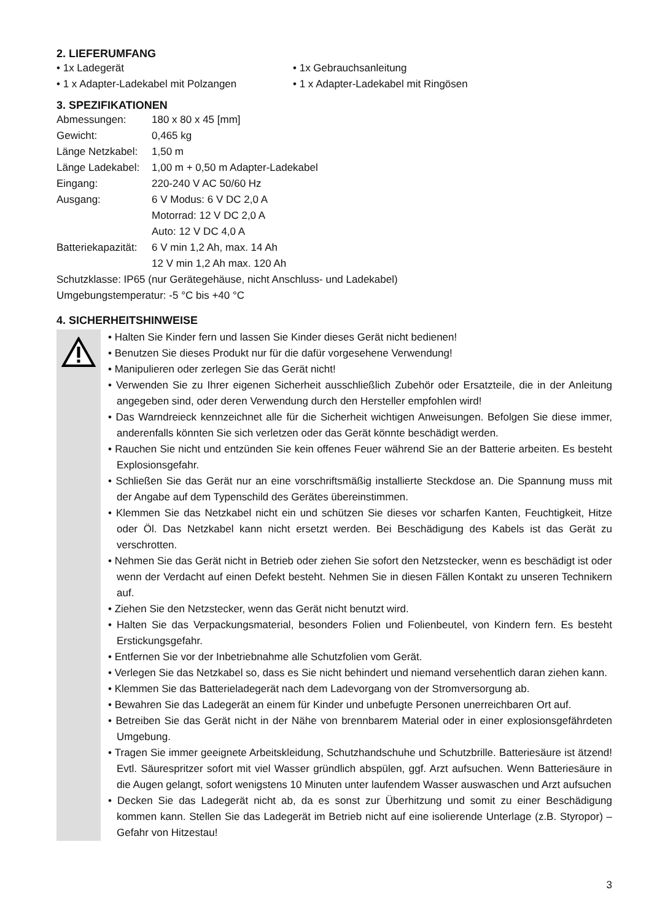2. LIEFERUMFANG
• 1x Ladegerät
• 1x Gebrauchsanleitung
• 1 x Adapter-Ladekabel mit Polzangen
• 1 x Adapter-Ladekabel mit Ringösen
3. SPEZIFIKATIONEN
| Abmessungen: | 180 x 80 x 45 [mm] |
| Gewicht: | 0,465 kg |
| Länge Netzkabel: | 1,50 m |
| Länge Ladekabel: | 1,00 m + 0,50 m Adapter-Ladekabel |
| Eingang: | 220-240 V AC 50/60 Hz |
| Ausgang: | 6 V Modus: 6 V DC 2,0 A |
| | Motorrad: 12 V DC 2,0 A |
| | Auto: 12 V DC 4,0 A |
| Batteriekapazität: | 6 V min 1,2 Ah, max. 14 Ah |
| | 12 V min 1,2 Ah max. 120 Ah |
Schutzklasse: IP65 (nur Gerätegehäuse, nicht Anschluss- und Ladekabel)
Umgebungstemperatur: -5 °C bis +40 °C
4. SICHERHEITSHINWEISE
• Halten Sie Kinder fern und lassen Sie Kinder dieses Gerät nicht bedienen!
• Benutzen Sie dieses Produkt nur für die dafür vorgesehene Verwendung!
• Manipulieren oder zerlegen Sie das Gerät nicht!
• Verwenden Sie zu Ihrer eigenen Sicherheit ausschließlich Zubehör oder Ersatzteile, die in der Anleitung angegeben sind, oder deren Verwendung durch den Hersteller empfohlen wird!
• Das Warndreieck kennzeichnet alle für die Sicherheit wichtigen Anweisungen. Befolgen Sie diese immer, anderenfalls könnten Sie sich verletzen oder das Gerät könnte beschädigt werden.
• Rauchen Sie nicht und entzünden Sie kein offenes Feuer während Sie an der Batterie arbeiten. Es besteht Explosionsgefahr.
• Schließen Sie das Gerät nur an eine vorschriftsmäßig installierte Steckdose an. Die Spannung muss mit der Angabe auf dem Typenschild des Gerätes übereinstimmen.
• Klemmen Sie das Netzkabel nicht ein und schützen Sie dieses vor scharfen Kanten, Feuchtigkeit, Hitze oder Öl. Das Netzkabel kann nicht ersetzt werden. Bei Beschädigung des Kabels ist das Gerät zu verschrotten.
• Nehmen Sie das Gerät nicht in Betrieb oder ziehen Sie sofort den Netzstecker, wenn es beschädigt ist oder wenn der Verdacht auf einen Defekt besteht. Nehmen Sie in diesen Fällen Kontakt zu unseren Technikern auf.
• Ziehen Sie den Netzstecker, wenn das Gerät nicht benutzt wird.
• Halten Sie das Verpackungsmaterial, besonders Folien und Folienbeutel, von Kindern fern. Es besteht Erstickungsgefahr.
• Entfernen Sie vor der Inbetriebnahme alle Schutzfolien vom Gerät.
• Verlegen Sie das Netzkabel so, dass es Sie nicht behindert und niemand versehentlich daran ziehen kann.
• Klemmen Sie das Batterieladegerät nach dem Ladevorgang von der Stromversorgung ab.
• Bewahren Sie das Ladegerät an einem für Kinder und unbefugte Personen unerreichbaren Ort auf.
• Betreiben Sie das Gerät nicht in der Nähe von brennbarem Material oder in einer explosionsgefährdeten Umgebung.
• Tragen Sie immer geeignete Arbeitskleidung, Schutzhandschuhe und Schutzbrille. Batteriesäure ist ätzend! Evtl. Säurespritzer sofort mit viel Wasser gründlich abspülen, ggf. Arzt aufsuchen. Wenn Batteriesäure in die Augen gelangt, sofort wenigstens 10 Minuten unter laufendem Wasser auswaschen und Arzt aufsuchen
• Decken Sie das Ladegerät nicht ab, da es sonst zur Überhitzung und somit zu einer Beschädigung kommen kann. Stellen Sie das Ladegerät im Betrieb nicht auf eine isolierende Unterlage (z.B. Styropor) – Gefahr von Hitzestau!
3